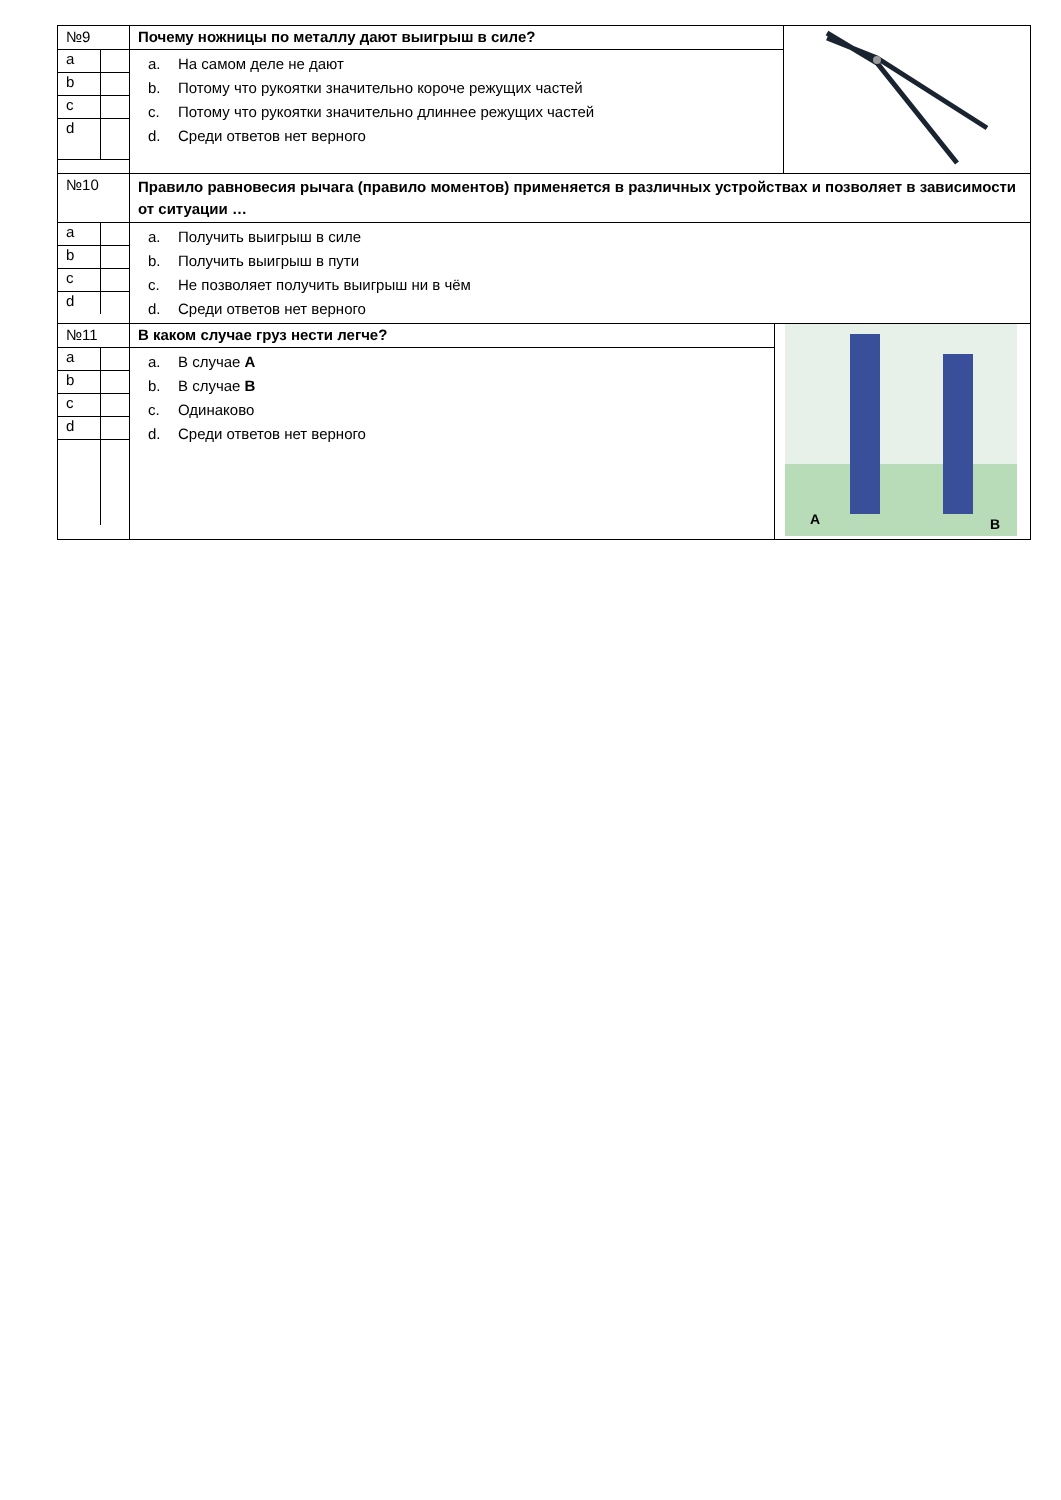| №9 | Почему ножницы по металлу дают выигрыш в силе? | | |
| / a / / / b / / / c / / / d / / | a. На самом деле не дают b. Потому что рукоятки значительно короче режущих частей c. Потому что рукоятки значительно длиннее режущих частей d. Среди ответов нет верного | | |
| №10 | Правило равновесия рычага (правило моментов) применяется в различных устройствах и позволяет в зависимости от ситуации … | | |
| / a / / / b / / / c / / / d / / | a. Получить выигрыш в силе b. Получить выигрыш в пути c. Не позволяет получить выигрыш ни в чём d. Среди ответов нет верного | | |
| №11 | В каком случае груз нести легче? | A B | |
| / a / / / b / / / c / / / d / / | a. В случае А b. В случае В c. Одинаково d. Среди ответов нет верного | | |